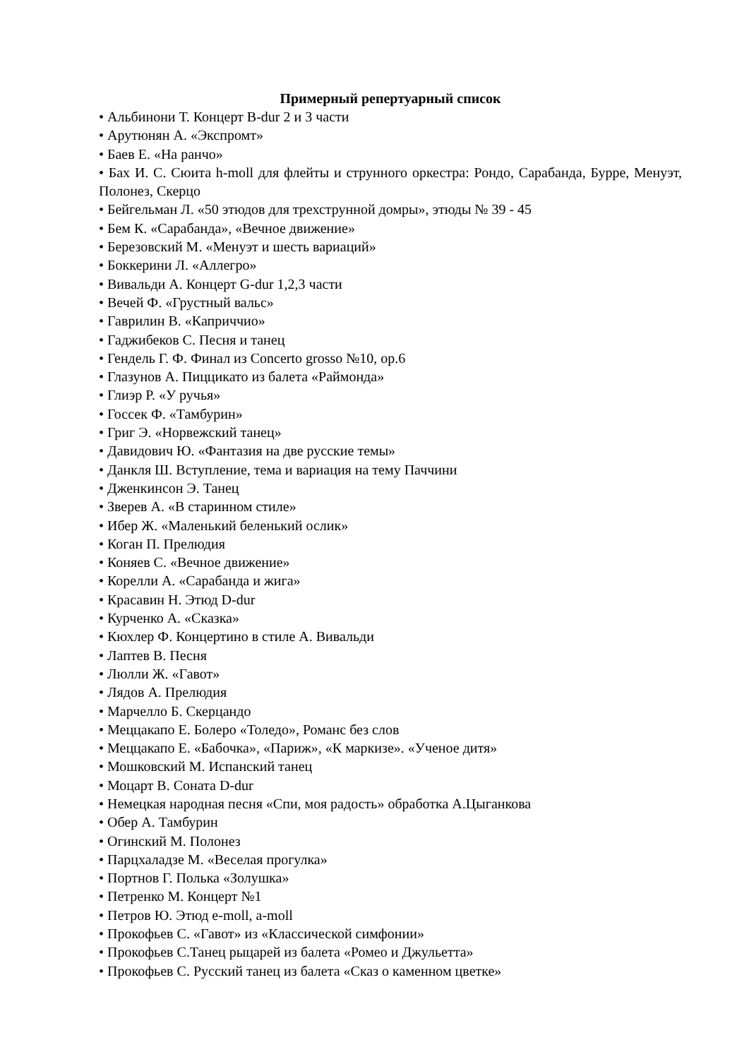Примерный репертуарный список
• Альбинони Т. Концерт B-dur 2 и 3 части
• Арутюнян А. «Экспромт»
• Баев Е. «На ранчо»
• Бах И. С. Сюита h-moll для флейты и струнного оркестра: Рондо, Сарабанда, Бурре, Менуэт, Полонез, Скерцо
• Бейгельман Л. «50 этюдов для трехструнной домры», этюды № 39 - 45
• Бем К. «Сарабанда», «Вечное движение»
• Березовский М. «Менуэт и шесть вариаций»
• Боккерини Л. «Аллегро»
• Вивальди А. Концерт G-dur 1,2,3 части
• Вечей Ф. «Грустный вальс»
• Гаврилин В. «Каприччио»
• Гаджибеков С. Песня и танец
• Гендель Г. Ф. Финал из Concerto grosso №10, ор.6
• Глазунов А. Пиццикато из балета «Раймонда»
• Глиэр Р. «У ручья»
• Госсек Ф. «Тамбурин»
• Григ Э. «Норвежский танец»
• Давидович Ю. «Фантазия на две русские темы»
• Данкля Ш. Вступление, тема и вариация на тему Паччини
• Дженкинсон Э. Танец
• Зверев А. «В старинном стиле»
• Ибер Ж. «Маленький беленький ослик»
• Коган П. Прелюдия
• Коняев С. «Вечное движение»
• Корелли А. «Сарабанда и жига»
• Красавин Н. Этюд D-dur
• Курченко А. «Сказка»
• Кюхлер Ф. Концертино в стиле А. Вивальди
• Лаптев В. Песня
• Люлли Ж. «Гавот»
• Лядов А. Прелюдия
• Марчелло Б. Скерцандо
• Меццакапо Е. Болеро «Толедо», Романс без слов
• Меццакапо Е. «Бабочка», «Париж», «К маркизе». «Ученое дитя»
• Мошковский М. Испанский танец
• Моцарт В. Соната D-dur
• Немецкая народная песня «Спи, моя радость» обработка А.Цыганкова
• Обер А. Тамбурин
• Огинский М. Полонез
• Парцхаладзе М. «Веселая прогулка»
• Портнов Г. Полька «Золушка»
• Петренко М. Концерт №1
• Петров Ю. Этюд e-moll, a-moll
• Прокофьев С. «Гавот» из «Классической симфонии»
• Прокофьев С.Танец рыцарей из балета «Ромео и Джульетта»
• Прокофьев С. Русский танец из балета «Сказ о каменном цветке»